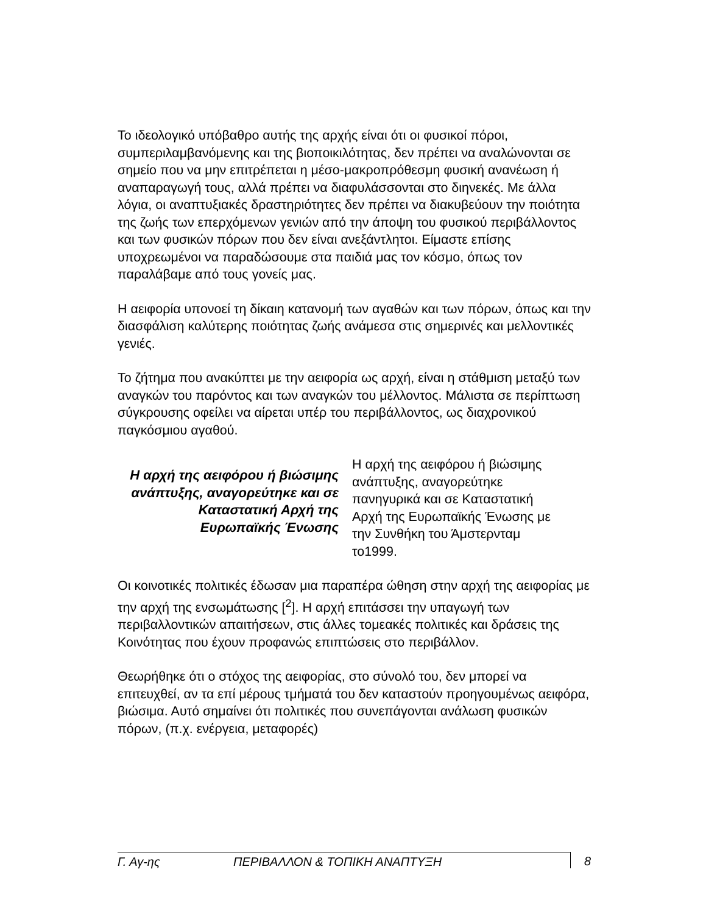Το ιδεολογικό υπόβαθρο αυτής της αρχής είναι ότι οι φυσικοί πόροι, συμπεριλαμβανόμενης και της βιοποικιλότητας, δεν πρέπει να αναλώνονται σε σημείο που να μην επιτρέπεται η μέσο-μακροπρόθεσμη φυσική ανανέωση ή αναπαραγωγή τους, αλλά πρέπει να διαφυλάσσονται στο διηνεκές. Με άλλα λόγια, οι αναπτυξιακές δραστηριότητες δεν πρέπει να διακυβεύουν την ποιότητα της ζωής των επερχόμενων γενιών από την άποψη του φυσικού περιβάλλοντος και των φυσικών πόρων που δεν είναι ανεξάντλητοι. Είμαστε επίσης υποχρεωμένοι να παραδώσουμε στα παιδιά μας τον κόσμο, όπως τον παραλάβαμε από τους γονείς μας.
Η αειφορία υπονοεί τη δίκαιη κατανομή των αγαθών και των πόρων, όπως και την διασφάλιση καλύτερης ποιότητας ζωής ανάμεσα στις σημερινές και μελλοντικές γενιές.
Το ζήτημα που ανακύπτει με την αειφορία ως αρχή, είναι η στάθμιση μεταξύ των αναγκών του παρόντος και των αναγκών του μέλλοντος. Μάλιστα σε περίπτωση σύγκρουσης οφείλει να αίρεται υπέρ του περιβάλλοντος, ως διαχρονικού παγκόσμιου αγαθού.
Η αρχή της αειφόρου ή βιώσιμης ανάπτυξης, αναγορεύτηκε και σε Καταστατική Αρχή της Ευρωπαϊκής Ένωσης
Η αρχή της αειφόρου ή βιώσιμης ανάπτυξης, αναγορεύτηκε πανηγυρικά και σε Καταστατική Αρχή της Ευρωπαϊκής Ένωσης με την Συνθήκη του Άμστερνταμ το1999.
Οι κοινοτικές πολιτικές έδωσαν μια παραπέρα ώθηση στην αρχή της αειφορίας με την αρχή της ενσωμάτωσης [<sup>2</sup>]. Η αρχή επιτάσσει την υπαγωγή των περιβαλλοντικών απαιτήσεων, στις άλλες τομεακές πολιτικές και δράσεις της Κοινότητας που έχουν προφανώς επιπτώσεις στο περιβάλλον.
Θεωρήθηκε ότι ο στόχος της αειφορίας, στο σύνολό του, δεν μπορεί να επιτευχθεί, αν τα επί μέρους τμήματά του δεν καταστούν προηγουμένως αειφόρα, βιώσιμα. Αυτό σημαίνει ότι πολιτικές που συνεπάγονται ανάλωση φυσικών πόρων, (π.χ. ενέργεια, μεταφορές)
Γ. Αγ-ης ΠΕΡΙΒΑΛΛΟΝ & ΤΟΠΙΚΗ ΑΝΑΠΤΥΞΗ
8